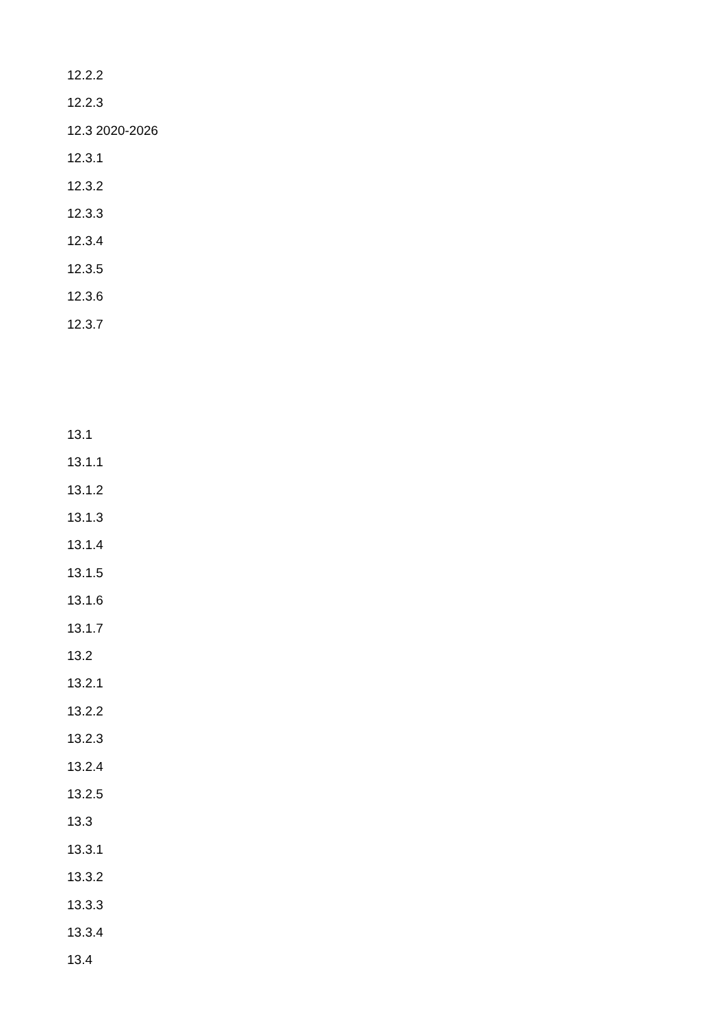12.2.2
12.2.3
12.3 2020-2026
12.3.1
12.3.2
12.3.3
12.3.4
12.3.5
12.3.6
12.3.7
13.1
13.1.1
13.1.2
13.1.3
13.1.4
13.1.5
13.1.6
13.1.7
13.2
13.2.1
13.2.2
13.2.3
13.2.4
13.2.5
13.3
13.3.1
13.3.2
13.3.3
13.3.4
13.4